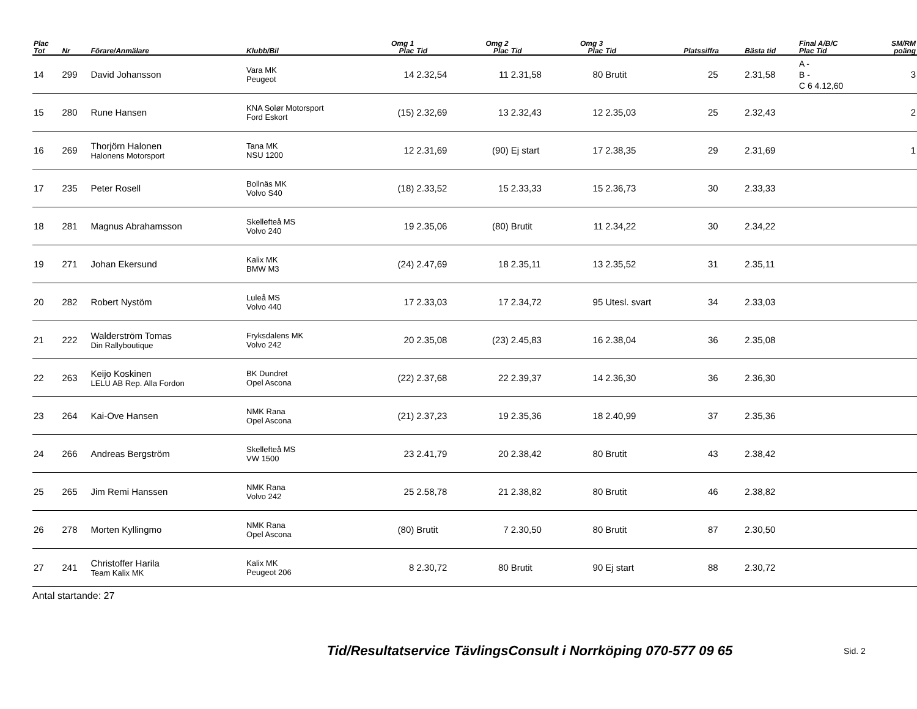| Plac Tot | Nr | Förare/Anmälare | Klubb/Bil | Omg 1 Plac | Tid | Omg 2 Plac | Tid | Omg 3 Plac | Tid | Platssiffra | Bästa tid | Final A/B/C Plac Tid | SM/RM poäng |
| --- | --- | --- | --- | --- | --- | --- | --- | --- | --- | --- | --- | --- | --- |
| 14 | 299 | David Johansson | Vara MK Peugeot | 14 | 2.32,54 | 11 | 2.31,58 | 80 | Brutit | 25 | 2.31,58 | A - B - C 6 4.12,60 | 3 |
| 15 | 280 | Rune Hansen | KNA Solør Motorsport Ford Eskort | (15) | 2.32,69 | 13 | 2.32,43 | 12 | 2.35,03 | 25 | 2.32,43 | | 2 |
| 16 | 269 | Thorjörn Halonen Halonens Motorsport | Tana MK NSU 1200 | 12 | 2.31,69 | (90) | Ej start | 17 | 2.38,35 | 29 | 2.31,69 | | 1 |
| 17 | 235 | Peter Rosell | Bollnäs MK Volvo S40 | (18) | 2.33,52 | 15 | 2.33,33 | 15 | 2.36,73 | 30 | 2.33,33 | | |
| 18 | 281 | Magnus Abrahamsson | Skellefteå MS Volvo 240 | 19 | 2.35,06 | (80) | Brutit | 11 | 2.34,22 | 30 | 2.34,22 | | |
| 19 | 271 | Johan Ekersund | Kalix MK BMW M3 | (24) | 2.47,69 | 18 | 2.35,11 | 13 | 2.35,52 | 31 | 2.35,11 | | |
| 20 | 282 | Robert Nystöm | Luleå MS Volvo 440 | 17 | 2.33,03 | 17 | 2.34,72 | 95 | Utesl. svart | 34 | 2.33,03 | | |
| 21 | 222 | Walderström Tomas Din Rallyboutique | Fryksdalens MK Volvo 242 | 20 | 2.35,08 | (23) | 2.45,83 | 16 | 2.38,04 | 36 | 2.35,08 | | |
| 22 | 263 | Keijo Koskinen LELU AB Rep. Alla Fordon | BK Dundret Opel Ascona | (22) | 2.37,68 | 22 | 2.39,37 | 14 | 2.36,30 | 36 | 2.36,30 | | |
| 23 | 264 | Kai-Ove Hansen | NMK Rana Opel Ascona | (21) | 2.37,23 | 19 | 2.35,36 | 18 | 2.40,99 | 37 | 2.35,36 | | |
| 24 | 266 | Andreas Bergström | Skellefteå MS VW 1500 | 23 | 2.41,79 | 20 | 2.38,42 | 80 | Brutit | 43 | 2.38,42 | | |
| 25 | 265 | Jim Remi Hanssen | NMK Rana Volvo 242 | 25 | 2.58,78 | 21 | 2.38,82 | 80 | Brutit | 46 | 2.38,82 | | |
| 26 | 278 | Morten Kyllingmo | NMK Rana Opel Ascona | (80) | Brutit | 7 | 2.30,50 | 80 | Brutit | 87 | 2.30,50 | | |
| 27 | 241 | Christoffer Harila Team Kalix MK | Kalix MK Peugeot 206 | 8 | 2.30,72 | 80 | Brutit | 90 | Ej start | 88 | 2.30,72 | | |
Antal startande: 27
Tid/Resultatservice TävlingsConsult i Norrköping 070-577 09 65
Sid. 2